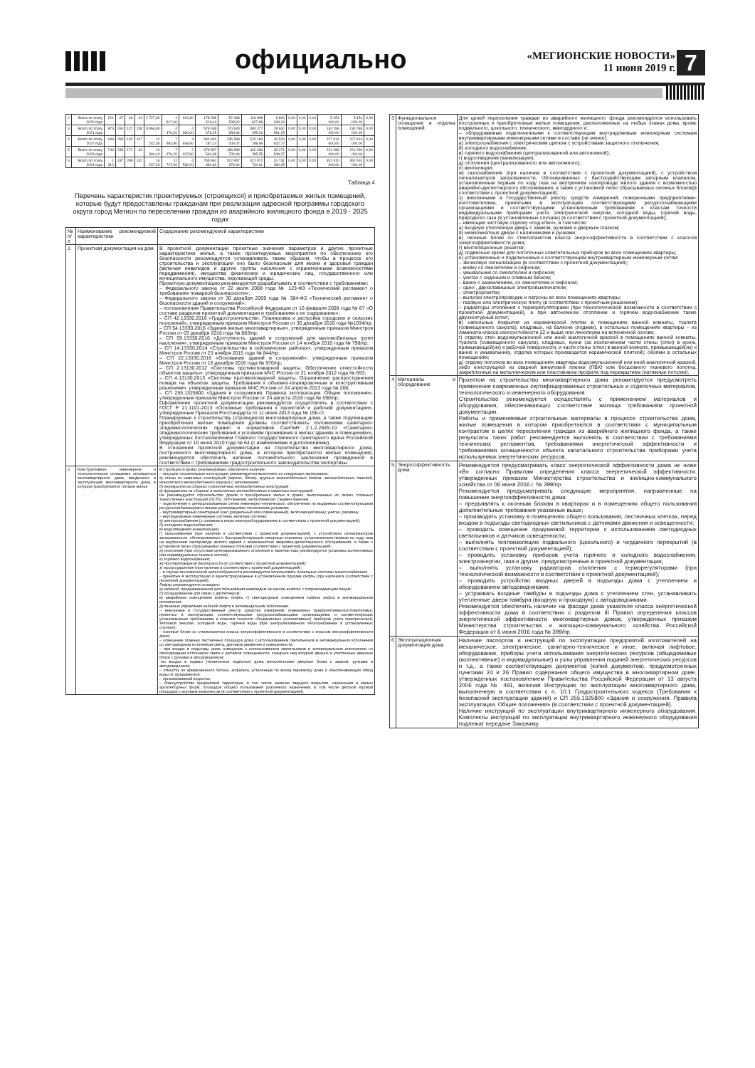официально
«МЕГИОНСКИЕ НОВОСТИ»
11 июня 2019 г.
7
| 2 | Всего по этапу 2020 года | 221 | 67 | 43 | 24 | 2 727,30 | 1 817,00 | 910,30 | 178 288 510,14 | 52 483 533,92 | 116 998 627,88 | 8 806 348,34 | 0,00 | 0,00 | 0,00 | 5 451 000,00 | 5 451 000,00 | 0,00 |
| 3 | Всего по этапу 2021 года | 873 | 260 | 122 | 138 | 8 866,80 | 4 476,20 | 4 390,60 | 579 638 676,25 | 170 630 659,84 | 380 377 455,26 | 28 630 561,15 | 0,00 | 0,00 | 0,00 | 134 286 000,00 | 134 286 000,00 | 0,00 |
| 4 | Всего по этапу 2022 года | 949 | 299 | 192 | 107 | 12 242,30 | 7 593,80 | 4 648,50 | 800 301 187,14 | 235 588 005,47 | 525 183 258,95 | 39 529 922,72 | 0,00 | 0,00 | 0,00 | 227 814 000,00 | 227 814 000,00 | 0,00 |
| 5 | Всего по этапу 2023 года | 740 | 233 | 171 | 62 | 10 304,10 | 7 376,20 | 2 927,90 | 673 597 564,38 | 198 289 730,46 | 442 036 285,55 | 33 271 548,37 | 0,00 | 0,00 | 0,00 | 221 286 000,00 | 221 286 000,00 | 0,00 |
| 6 | Всего по этапу 2024 года | 1 312 | 437 | 295 | 142 | 16 247,20 | 11 717,00 | 4 530,20 | 765 961 380,60 | 312 657 379,94 | 421 572 720,61 | 31 731 280,05 | 0,00 | 0,00 | 0,00 | 351 510 000,00 | 351 510 000,00 | 0,00 |
Таблица 4
Перечень характеристик проектируемых (строящихся) и приобретаемых жилых помещений, которые будут предоставлены гражданам при реализации адресной программы городского округа город Мегион по переселению граждан из аварийного жилищного фонда в 2019 - 2025 годах
| № п/п | Наименование рекомендуемой характеристики | Содержание рекомендуемой характеристики |
| --- | --- | --- |
| 1 | Проектная документация на дом | В проектной документации проектные значения параметров и другие проектные характеристики жилья, а также проектируемые мероприятия по обеспечению его безопасности рекомендуется устанавливать таким образом, чтобы в процессе его строительства и эксплуатации оно было безопасным для жизни и здоровья граждан (включая инвалидов и другие группы населения с ограниченными возможностями передвижения), имущества физических и юридических лиц, государственного или муниципального имущества, окружающей среды. Проектную документацию рекомендуется разрабатывать в соответствии с требованиями: – Федерального закона от 22 июля 2008 года № 123-ФЗ «Технический регламент о требованиях пожарной безопасности»; – Федерального закона от 30 декабря 2009 года № 384-ФЗ «Технический регламент о безопасности зданий и сооружений»; – постановления Правительства Российской Федерации от 16 февраля 2008 года № 87 «О составе разделов проектной документации и требованиях к их содержанию»; – СП 42.13330.2016 «Градостроительство. Планировка и застройка городских и сельских поселений», утвержденным приказом Минстроя России от 30 декабря 2016 года №1034/пр; – СП 54.13330.2016 «Здания жилые многоквартирные», утвержденным приказом Минстроя России от 03 декабря 2016 года № 883/пр; – СП 59.13330.2016 «Доступность зданий и сооружений для маломобильных групп населения», утвержденным приказом Минстроя России от 14 ноября 2016 года № 798/пр; – СП 14.13330.2014 «Строительство в сейсмических районах», утвержденным приказом Минстроя России от 23 ноября 2015 года № 844/пр; – СП 22.13330.2016 «Основания зданий и сооружений», утвержденным приказом Минстроя России от 16 декабря 2016 года № 970/пр; – СП 2.13130.2012 «Системы противопожарной защиты. Обеспечение огнестойкости объектов защиты», утвержденным приказом МЧС России от 21 ноября 2012 года № 693; – СП 4.13130.2013 «Системы противопожарной защиты. Ограничение распространения пожара на объектах защиты. Требования к объемно-планировочным и конструктивным решениям», утвержденным приказом МЧС России от 24 апреля 2013 года № 288; – СП 255.1325800 «Здания и сооружения. Правила эксплуатации. Общие положения», утвержденным приказом Минстроя России от 24 августа 2016 года № 590/пр. Оформление проектной документации рекомендуется осуществлять в соответствии с ГОСТ Р 21.1101-2013 «Основные требования к проектной и рабочей документации», утвержденным Приказом Росстандарта от 11 июня 2013 года № 156-ст. Планируемые к строительству (строящиеся) многоквартирные дома, а также подлежащие приобретению жилые помещения должны соответствовать положениям санитарно-эпидемиологических правил и нормативов СанПиН 2.1.2.2645-10 «Санитарно-эпидемиологические требования к условиям проживания в жилых зданиях и помещениях», утвержденных постановлением Главного государственного санитарного врача Российской Федерации от 10 июня 2010 года № 64 (с изменениями и дополнениями). В отношении проектной документации на строительство многоквартирного дома, построенного многоквартирного дома, в котором приобретаются жилые помещения, рекомендуется обеспечить наличие положительного заключения проведенной в соответствии с требованиями градостроительного законодательства экспертизы. |
| 2 | Конструктивное, инженерное и технологическое оснащение строящегося многоквартирного дама, введенного в эксплуатацию многоквартирного дома, в котором приобретается готовое жилье | В строящихся домах рекомендовано обеспечить наличие: – несущие строительные конструкции рекомендуется выполнять из следующих материалов: а) стены из каменных конструкций (кирпич, блоки), крупных железобетонных блоков, железобетонных панелей, монолитного железобетонного каркаса с заполнением; б) перекрытия из сборных и монолитных железобетонных конструкций; в) фундаменты из сборных и монолитных железобетонных и каменных конструкций. Не рекомендуется строительство домов и приобретение жилья в домах, выполненных из легких стальных тонкостенных конструкций (ЛСТК), SIP-панелей, металлических сэндвич панелей. – подключение к централизованным сетям инженерно-технического обеспечения по выданным соответствующими ресурсоснабжающими и иными организациями техническим условиям; – внутриквартирный санитарный узел (раздельный или совмещенный), включающий ванну, унитаз, раковину. – внутридомовые инженерные системы, включая системы: а) электроснабжения (с силовым и иным электрооборудованием в соответствии с проектной документацией); б) холодного водоснабжения; в) водоотведения (канализации); г) газоснабжения (при наличии в соответствии с проектной документацией), с устройством сигнализаторов загазованности, сблокированных с быстродействующим запорным клапаном, установленным первым по ходу газа на внутреннем газопроводе жилого здания с возможностью аварийно-диспетчерского обслуживания, а также с установкой легко сбрасываемых оконных блоков(в соответствии с проектной документацией); д) отопления (при отсутствии централизованного отопления и наличии газа рекомендуется установка коллективных или индивидуальных газовых котлов); е) горячего водоснабжения; ж) противопожарной безопасности (в соответствии с проектной документацией); з) мусороудаления (при наличии в соответствии с проектной документацией); – в случае экономической целесообразности рекомендуется использовать локальные системы энергоснабжения; – принятые в эксплуатацию и зарегистрированные в установленном порядке лифты (при наличии в соответствии с проектной документацией). Лифты рекомендуется оснащать: а) кабиной, предназначенной для пользования инвалидом на кресле-коляске с сопровождающим лицом; б) оборудованием для связи с диспетчером; в) аварийным освещением кабины лифта; г) светодиодным освещением кабины лифта в антивандальном исполнении; д) панелью управления кабиной лифта в антивандальном исполнении. – внесенные в Государственный реестр средства измерений, поверенных предприятиями-изготовителями, принятых в эксплуатацию соответствующими ресурсоснабжающими организациями и соответствующих установленным требованиям к классам точности общедомовых (коллективных) приборов учета электрической, тепловой энергии, холодной воды, горячей воды (при централизованном теплоснабжении в установленных случаях); – оконные блоки со стеклопакетом класса энергоэффективности в соответствии с классом энергоэффективности дома; – освещение этажных лестничных площадок дома с использованием светильников в антивандальном исполнении со светодиодным источником света, датчиков движения и освещенности; – при входах в подъезды дома освещение с использованием светильников в антивандальном исполнении со светодиодным источником света и датчиков освещенности, козырьки над входной дверью и утепленные дверные блоки с ручками и автодоводчиком; –во входах в подвал (техническое подполье) дома металлические дверные блоки с замком, ручками и автодоводчиком; – отмостку из армированного бетона, асфальта, устроенную по всему периметру дома и обеспечивающую отвод воды от фундаментов; – организованный водосток; – благоустройство придомовой территории, в том числе наличие твердого покрытия, озеленения и малых архитектурных форм, площадок общего пользования различного назначения, в том числе детской игровой площадки с игровым комплексом (в соответствии с проектной документацией). |
| 3 | Функциональное оснащение и отделка помещений | Для целей переселения граждан из аварийного жилищного фонда рекомендуется использовать построенные и приобретенные жилые помещения, расположенные на любых этажах дома, кроме подвального, цокольного, технического, мансардного и: – оборудованные подключенными к соответствующим внутридомовым инженерным системам внутриквартирными инженерными сетями в составе (не менее): а) электроснабжения с электрическим щитком с устройствами защитного отключения; б) холодного водоснабжения; в) горячего водоснабжения (централизованной или автономной); г) водоотведения (канализации); д) отопления (централизованного или автономного); е) вентиляции; ж) газоснабжения (при наличии в соответствии с проектной документацией), с устройством сигнализаторов загазованности, сблокированных с быстродействующим запорным клапаном, установленным первым по ходу газа на внутреннем газопроводе жилого здания с возможностью аварийно-диспетчерского обслуживания, а также с установкой легко сбрасываемых оконных блоков(в соответствии с проектной документацией); з) внесенными в Государственный реестр средств измерений, поверенными предприятиями-изготовителями, принятыми в эксплуатацию соответствующими ресурсоснабжающими организациями и соответствующими установленным требованиям к классам точности индивидуальными приборами учета электрической энергии, холодной воды, горячей воды, природного газа (в установленных случаях) (в соответствии с проектной документацией); – имеющие чистовую отделку «под ключ», в том числе: а) входную утепленную дверь с замком, ручками и дверным глазком; б) межкомнатные двери с наличниками и ручками; в) оконные блоки со стеклопакетом класса энергоэффективности в соответствии с классом энергоэффективности дома; г) вентиляционные решетки; д) подвесные крюки для потолочных осветительных приборов во всех помещениях квартиры; е) установленные и подключенные к соответствующим внутриквартирным инженерным сетям: – звонковую сигнализацию (в соответствии с проектной документацией); – мойку со смесителем и сифоном; – умывальник со смесителем и сифоном; – унитаз с сиденьем и сливным бачком; – ванну с заземлением, со смесителем и сифоном; – одно-, двухклавишные электровыключатели; – электророзетки; – выпуски электропроводки и патроны во всех помещениях квартиры; – газовую или электрическую плиту (в соответствии с проектным решением); – радиаторы отопления с терморегуляторами (при технологической возможности в соответствии с проектной документацией), а при автономном отоплении и горячем водоснабжении также двухконтурный котел; в) напольные покрытия из керамической плитки в помещениях ванной комнаты, туалета (совмещенного санузла), кладовых, на балконе (лоджии), в остальных помещениях квартиры – из ламината класса износостойкости 22 и выше или линолеума на вспененной основе; г) отделку стен водоэмульсионной или иной аналогичной краской в помещениях ванной комнаты, туалета (совмещенного санузла), кладовых, кухни (за исключением части стены (стен) в кухне, примыкающей(их) к рабочей поверхности, и части стены (стен) в ванной комнате, примыкающей(их) к ванне и умывальнику, отделка которых производится керамической плиткой); обоями в остальных помещениях; д) отделку потолков во всех помещениях квартиры водоэмульсионной или иной аналогичной краской, либо конструкцией из сварной виниловой пленки (ПВХ) или бесшовного тканевого полотна, закрепленных на металлическом или пластиковом профиле под перекрытием (натяжные потолки). |
| 4 | Материалы и оборудование | Проектом на строительство многоквартирного дома рекомендуется предусмотреть применение современных сертифицированных строительных и отделочных материалов, технологического и инженерного оборудования. Строительство рекомендуется осуществлять с применением материалов и оборудования, обеспечивающих соответствие жилища требованиям проектной документации. Работы и применяемые строительные материалы в процессе строительства дома, жилые помещения в котором приобретаются в соответствии с муниципальным контрактом в целях переселения граждан из аварийного жилищного фонда, а также результаты таких работ рекомендуется выполнять в соответствии с требованиями технических регламентов, требованиями энергетической эффективности и требованиями оснащенности объекта капитального строительства приборами учета используемых энергетических ресурсов. |
| 5 | Энергоэффективность дома | Рекомендуется предусматривать класс энергетической эффективности дома не ниже «В» согласно Правилам определения класса энергетической эффективности, утвержденных приказом Министерства строительства и жилищно-коммунального хозяйства от 06 июня 2016 г. № 399/пр. Рекомендуется предусматривать следующие мероприятия, направленные на повышение энергоэффективности дома: – предъявлять к оконным блокам в квартирах и в помещениях общего пользования дополнительные требования указанные выше; – производить установку в помещениях общего пользования, лестничных клетках, перед входом в подъезды светодиодных светильников с датчиками движения и освещенности; – проводить освещение придомовой территории с использованием светодиодных светильников и датчиков освещенности; – выполнять теплоизоляцию подвального (цокольного) и чердачного перекрытий (в соответствии с проектной документацией); – проводить установку приборов учета горячего и холодного водоснабжения, электроэнергии, газа и другие, предусмотренные в проектной документации; – выполнять установку радиаторов отопления с терморегуляторами (при технологической возможности в соответствии с проектной документацией); – проводить устройство входных дверей в подъезды дома с утеплением и оборудованием автодоводчиками; – устраивать входные тамбуры в подъезды дома с утеплением стен, устанавливать утепленные двери тамбура (входную и проходную) с автодоводчиками. Рекомендуется обеспечить наличие на фасаде дома указателя класса энергетической эффективности дома в соответствии с разделом III Правил определения классов энергетической эффективности многоквартирных домов, утвержденных приказом Министерства строительства и жилищно-коммунального хозяйства Российской Федерации от 6 июня 2016 года № 399/пр. |
| 6 | Эксплуатационная документация дома | Наличие паспортов и инструкций по эксплуатации предприятий изготовителей на механическое, электрическое, санитарно-техническое и иное, включая лифтовое, оборудование, приборы учета использования энергетических ресурсов (общедомовые (коллективные) и индивидуальные) и узлы управления подачей энергетических ресурсов и т.д., а также соответствующих документов (копий документов), предусмотренных пунктами 24 и 26 Правил содержания общего имущества в многоквартирном доме, утвержденных постановлением Правительства Российской Федерации от 13 августа 2006 года № 491, включая Инструкцию по эксплуатации многоквартирного дома, выполненную в соответствии с п. 10.1 Градостроительного кодекса (Требования к безопасной эксплуатации зданий) и СП 255.1325800 «Здания и сооружения. Правила эксплуатации. Общие положения» (в соответствии с проектной документацией). Наличие инструкций по эксплуатации внутриквартирного инженерного оборудования. Комплекты инструкций по эксплуатации внутриквартирного инженерного оборудования подлежат передаче Заказчику. |